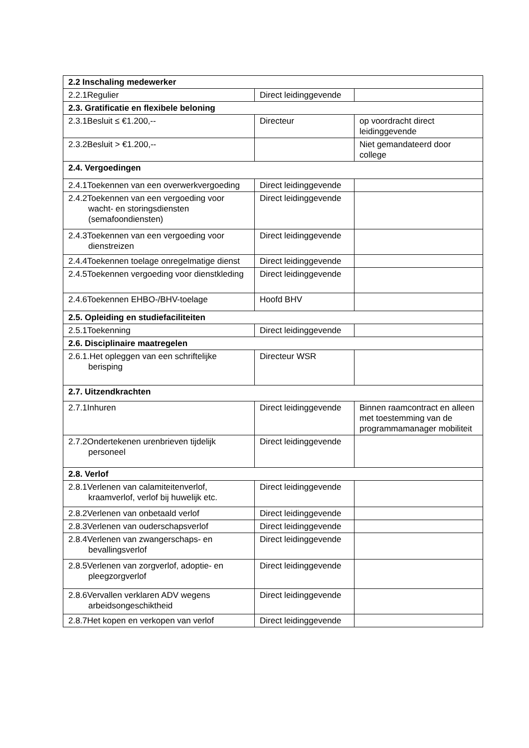| 2.2 Inschaling medewerker | | |
| 2.2.1Regulier | Direct leidinggevende | |
| 2.3. Gratificatie en flexibele beloning | | |
| 2.3.1Besluit ≤ €1.200,-- | Directeur | op voordracht direct leidinggevende |
| 2.3.2Besluit > €1.200,-- | | Niet gemandateerd door college |
| 2.4. Vergoedingen | | |
| 2.4.1Toekennen van een overwerkvergoeding | Direct leidinggevende | |
| 2.4.2Toekennen van een vergoeding voor wacht- en storingsdiensten (semafoondiensten) | Direct leidinggevende | |
| 2.4.3Toekennen van een vergoeding voor dienstreizen | Direct leidinggevende | |
| 2.4.4Toekennen toelage onregelmatige dienst | Direct leidinggevende | |
| 2.4.5Toekennen vergoeding voor dienstkleding | Direct leidinggevende | |
| 2.4.6Toekennen EHBO-/BHV-toelage | Hoofd BHV | |
| 2.5. Opleiding en studiefaciliteiten | | |
| 2.5.1Toekenning | Direct leidinggevende | |
| 2.6. Disciplinaire maatregelen | | |
| 2.6.1.Het opleggen van een schriftelijke berisping | Directeur WSR | |
| 2.7. Uitzendkrachten | | |
| 2.7.1Inhuren | Direct leidinggevende | Binnen raamcontract en alleen met toestemming van de programmamanager mobiliteit |
| 2.7.2Ondertekenen urenbrieven tijdelijk personeel | Direct leidinggevende | |
| 2.8. Verlof | | |
| 2.8.1Verlenen van calamiteitenverlof, kraamverlof, verlof bij huwelijk etc. | Direct leidinggevende | |
| 2.8.2Verlenen van onbetaald verlof | Direct leidinggevende | |
| 2.8.3Verlenen van ouderschapsverlof | Direct leidinggevende | |
| 2.8.4Verlenen van zwangerschaps- en bevallingsverlof | Direct leidinggevende | |
| 2.8.5Verlenen van zorgverlof, adoptie- en pleegzorgverlof | Direct leidinggevende | |
| 2.8.6Vervallen verklaren ADV wegens arbeidsongeschiktheid | Direct leidinggevende | |
| 2.8.7Het kopen en verkopen van verlof | Direct leidinggevende | |